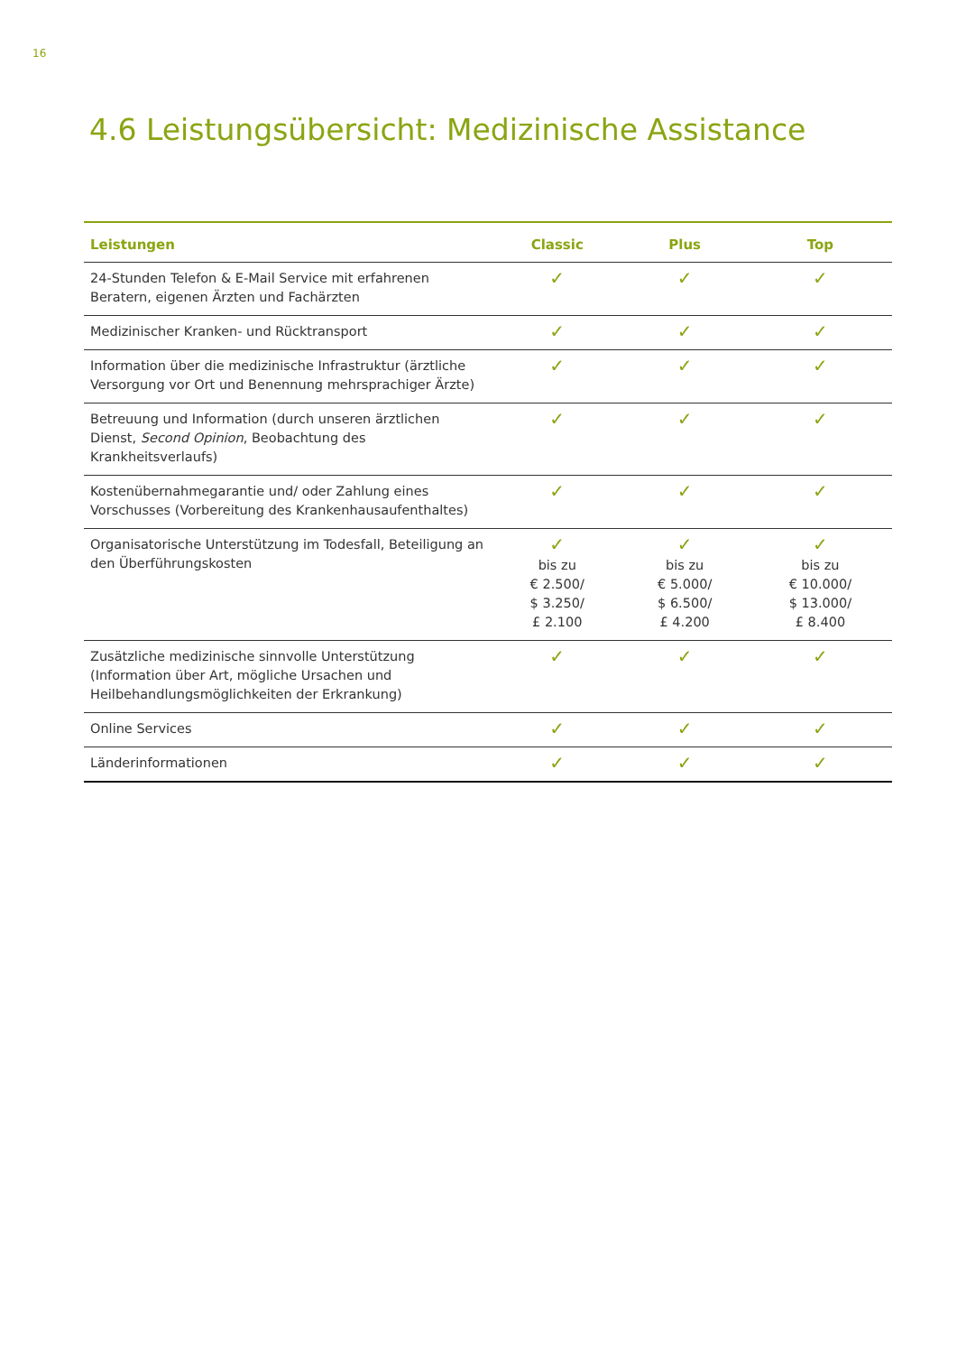16
4.6 Leistungsübersicht: Medizinische Assistance
| Leistungen | Classic | Plus | Top |
| --- | --- | --- | --- |
| 24-Stunden Telefon & E-Mail Service mit erfahrenen Beratern, eigenen Ärzten und Fachärzten | ✓ | ✓ | ✓ |
| Medizinischer Kranken- und Rücktransport | ✓ | ✓ | ✓ |
| Information über die medizinische Infrastruktur (ärztliche Versorgung vor Ort und Benennung mehrsprachiger Ärzte) | ✓ | ✓ | ✓ |
| Betreuung und Information (durch unseren ärztlichen Dienst, Second Opinion , Beobachtung des Krankheitsverlaufs) | ✓ | ✓ | ✓ |
| Kostenübernahmegarantie und/ oder Zahlung eines Vorschusses (Vorbereitung des Krankenhausaufenthaltes) | ✓ | ✓ | ✓ |
| Organisatorische Unterstützung im Todesfall, Beteiligung an den Überführungskosten | ✓ bis zu € 2.500/ $ 3.250/ £ 2.100 | ✓ bis zu € 5.000/ $ 6.500/ £ 4.200 | ✓ bis zu € 10.000/ $ 13.000/ £ 8.400 |
| Zusätzliche medizinische sinnvolle Unterstützung (Information über Art, mögliche Ursachen und Heilbehandlungsmöglichkeiten der Erkrankung) | ✓ | ✓ | ✓ |
| Online Services | ✓ | ✓ | ✓ |
| Länderinformationen | ✓ | ✓ | ✓ |